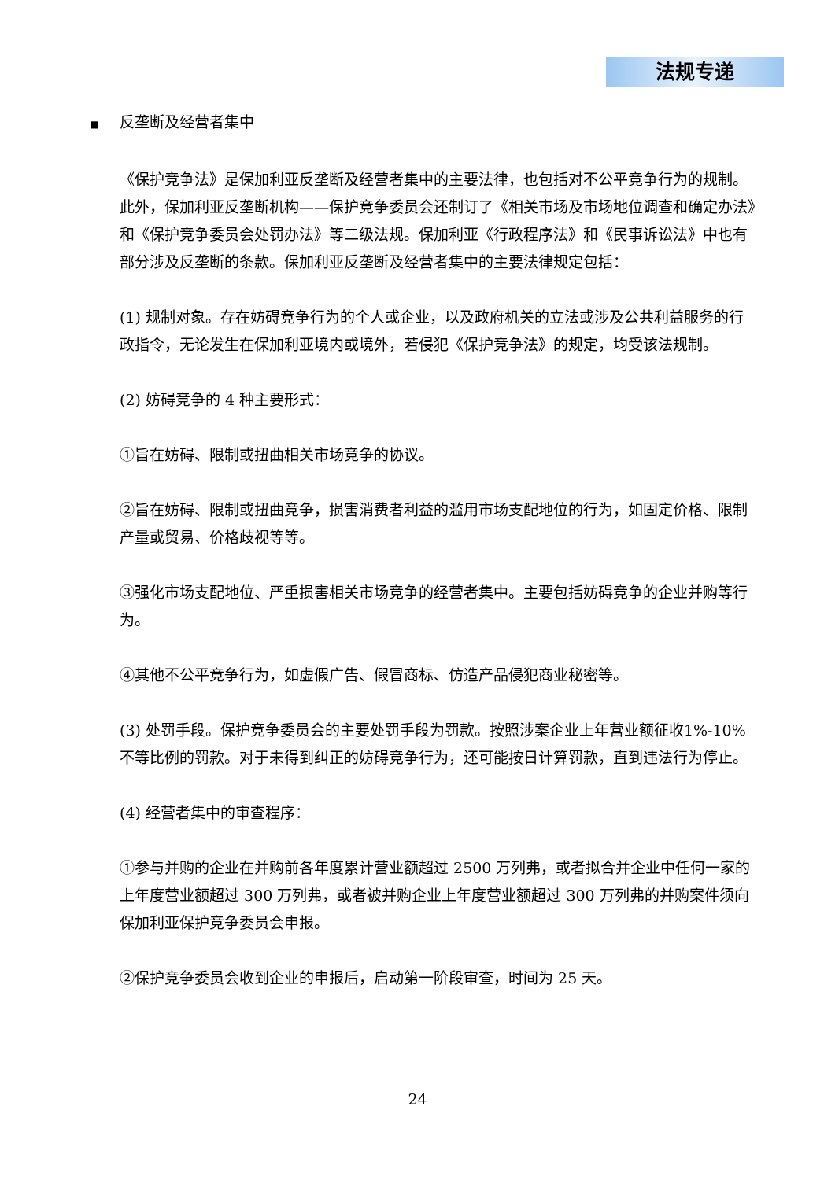法规专递
■ 反垄断及经营者集中
《保护竞争法》是保加利亚反垄断及经营者集中的主要法律，也包括对不公平竞争行为的规制。此外，保加利亚反垄断机构——保护竞争委员会还制订了《相关市场及市场地位调查和确定办法》和《保护竞争委员会处罚办法》等二级法规。保加利亚《行政程序法》和《民事诉讼法》中也有部分涉及反垄断的条款。保加利亚反垄断及经营者集中的主要法律规定包括：
(1) 规制对象。存在妨碍竞争行为的个人或企业，以及政府机关的立法或涉及公共利益服务的行政指令，无论发生在保加利亚境内或境外，若侵犯《保护竞争法》的规定，均受该法规制。
(2) 妨碍竞争的 4 种主要形式：
①旨在妨碍、限制或扭曲相关市场竞争的协议。
②旨在妨碍、限制或扭曲竞争，损害消费者利益的滥用市场支配地位的行为，如固定价格、限制产量或贸易、价格歧视等等。
③强化市场支配地位、严重损害相关市场竞争的经营者集中。主要包括妨碍竞争的企业并购等行为。
④其他不公平竞争行为，如虚假广告、假冒商标、仿造产品侵犯商业秘密等。
(3) 处罚手段。保护竞争委员会的主要处罚手段为罚款。按照涉案企业上年营业额征收1%-10%不等比例的罚款。对于未得到纠正的妨碍竞争行为，还可能按日计算罚款，直到违法行为停止。
(4) 经营者集中的审查程序：
①参与并购的企业在并购前各年度累计营业额超过 2500 万列弗，或者拟合并企业中任何一家的上年度营业额超过 300 万列弗，或者被并购企业上年度营业额超过 300 万列弗的并购案件须向保加利亚保护竞争委员会申报。
②保护竞争委员会收到企业的申报后，启动第一阶段审查，时间为 25 天。
24